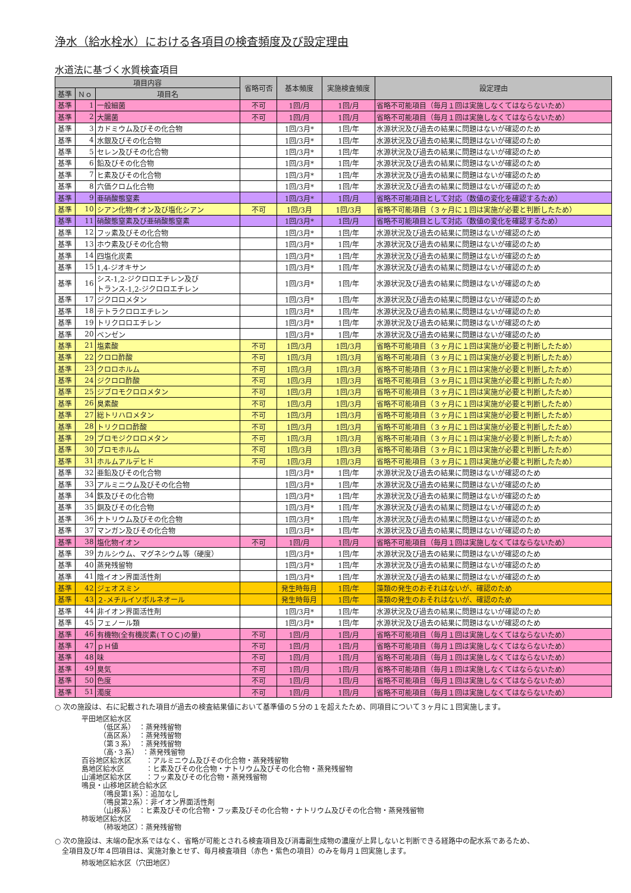浄水（給水栓水）における各項目の検査頻度及び設定理由
水道法に基づく水質検査項目
| 項目内容 | | | 省略可否 | 基本頻度 | 実施検査頻度 | 設定理由 |
| --- | --- | --- | --- | --- | --- | --- |
| 基準 | Ｎｏ | 項目名 | | | | |
| 基準 | 1 | 一般細菌 | 不可 | 1回/月 | 1回/月 | 省略不可能項目（毎月１回は実施しなくてはならないため） |
| 基準 | 2 | 大腸菌 | 不可 | 1回/月 | 1回/月 | 省略不可能項目（毎月１回は実施しなくてはならないため） |
| 基準 | 3 | カドミウム及びその化合物 | | 1回/3月* | 1回/年 | 水源状況及び過去の結果に問題はないが確認のため |
| 基準 | 4 | 水銀及びその化合物 | | 1回/3月* | 1回/年 | 水源状況及び過去の結果に問題はないが確認のため |
| 基準 | 5 | セレン及びその化合物 | | 1回/3月* | 1回/年 | 水源状況及び過去の結果に問題はないが確認のため |
| 基準 | 6 | 鉛及びその化合物 | | 1回/3月* | 1回/年 | 水源状況及び過去の結果に問題はないが確認のため |
| 基準 | 7 | ヒ素及びその化合物 | | 1回/3月* | 1回/年 | 水源状況及び過去の結果に問題はないが確認のため |
| 基準 | 8 | 六価クロム化合物 | | 1回/3月* | 1回/年 | 水源状況及び過去の結果に問題はないが確認のため |
| 基準 | 9 | 亜硝酸態窒素 | | 1回/3月* | 1回/月 | 省略不可能項目として対応（数値の変化を確認するため） |
| 基準 | 10 | シアン化物イオン及び塩化シアン | 不可 | 1回/3月 | 1回/3月 | 省略不可能項目（３ヶ月に１回は実施が必要と判断したため） |
| 基準 | 11 | 硝酸態窒素及び亜硝酸態窒素 | | 1回/3月* | 1回/月 | 省略不可能項目として対応（数値の変化を確認するため） |
| 基準 | 12 | フッ素及びその化合物 | | 1回/3月* | 1回/年 | 水源状況及び過去の結果に問題はないが確認のため |
| 基準 | 13 | ホウ素及びその化合物 | | 1回/3月* | 1回/年 | 水源状況及び過去の結果に問題はないが確認のため |
| 基準 | 14 | 四塩化炭素 | | 1回/3月* | 1回/年 | 水源状況及び過去の結果に問題はないが確認のため |
| 基準 | 15 | 1,4-ジオキサン | | 1回/3月* | 1回/年 | 水源状況及び過去の結果に問題はないが確認のため |
| 基準 | 16 | シス-1,2-ジクロロエチレン及び トランス-1,2-ジクロロエチレン | | 1回/3月* | 1回/年 | 水源状況及び過去の結果に問題はないが確認のため |
| 基準 | 17 | ジクロロメタン | | 1回/3月* | 1回/年 | 水源状況及び過去の結果に問題はないが確認のため |
| 基準 | 18 | テトラクロロエチレン | | 1回/3月* | 1回/年 | 水源状況及び過去の結果に問題はないが確認のため |
| 基準 | 19 | トリクロロエチレン | | 1回/3月* | 1回/年 | 水源状況及び過去の結果に問題はないが確認のため |
| 基準 | 20 | ベンゼン | | 1回/3月* | 1回/年 | 水源状況及び過去の結果に問題はないが確認のため |
| 基準 | 21 | 塩素酸 | 不可 | 1回/3月 | 1回/3月 | 省略不可能項目（３ヶ月に１回は実施が必要と判断したため） |
| 基準 | 22 | クロロ酢酸 | 不可 | 1回/3月 | 1回/3月 | 省略不可能項目（３ヶ月に１回は実施が必要と判断したため） |
| 基準 | 23 | クロロホルム | 不可 | 1回/3月 | 1回/3月 | 省略不可能項目（３ヶ月に１回は実施が必要と判断したため） |
| 基準 | 24 | ジクロロ酢酸 | 不可 | 1回/3月 | 1回/3月 | 省略不可能項目（３ヶ月に１回は実施が必要と判断したため） |
| 基準 | 25 | ジブロモクロロメタン | 不可 | 1回/3月 | 1回/3月 | 省略不可能項目（３ヶ月に１回は実施が必要と判断したため） |
| 基準 | 26 | 臭素酸 | 不可 | 1回/3月 | 1回/3月 | 省略不可能項目（３ヶ月に１回は実施が必要と判断したため） |
| 基準 | 27 | 総トリハロメタン | 不可 | 1回/3月 | 1回/3月 | 省略不可能項目（３ヶ月に１回は実施が必要と判断したため） |
| 基準 | 28 | トリクロロ酢酸 | 不可 | 1回/3月 | 1回/3月 | 省略不可能項目（３ヶ月に１回は実施が必要と判断したため） |
| 基準 | 29 | ブロモジクロロメタン | 不可 | 1回/3月 | 1回/3月 | 省略不可能項目（３ヶ月に１回は実施が必要と判断したため） |
| 基準 | 30 | ブロモホルム | 不可 | 1回/3月 | 1回/3月 | 省略不可能項目（３ヶ月に１回は実施が必要と判断したため） |
| 基準 | 31 | ホルムアルデヒド | 不可 | 1回/3月 | 1回/3月 | 省略不可能項目（３ヶ月に１回は実施が必要と判断したため） |
| 基準 | 32 | 亜鉛及びその化合物 | | 1回/3月* | 1回/年 | 水源状況及び過去の結果に問題はないが確認のため |
| 基準 | 33 | アルミニウム及びその化合物 | | 1回/3月* | 1回/年 | 水源状況及び過去の結果に問題はないが確認のため |
| 基準 | 34 | 鉄及びその化合物 | | 1回/3月* | 1回/年 | 水源状況及び過去の結果に問題はないが確認のため |
| 基準 | 35 | 銅及びその化合物 | | 1回/3月* | 1回/年 | 水源状況及び過去の結果に問題はないが確認のため |
| 基準 | 36 | ナトリウム及びその化合物 | | 1回/3月* | 1回/年 | 水源状況及び過去の結果に問題はないが確認のため |
| 基準 | 37 | マンガン及びその化合物 | | 1回/3月* | 1回/年 | 水源状況及び過去の結果に問題はないが確認のため |
| 基準 | 38 | 塩化物イオン | 不可 | 1回/月 | 1回/月 | 省略不可能項目（毎月１回は実施しなくてはならないため） |
| 基準 | 39 | カルシウム、マグネシウム等（硬度） | | 1回/3月* | 1回/年 | 水源状況及び過去の結果に問題はないが確認のため |
| 基準 | 40 | 蒸発残留物 | | 1回/3月* | 1回/年 | 水源状況及び過去の結果に問題はないが確認のため |
| 基準 | 41 | 陰イオン界面活性剤 | | 1回/3月* | 1回/年 | 水源状況及び過去の結果に問題はないが確認のため |
| 基準 | 42 | ジェオスミン | | 発生時毎月 | 1回/年 | 藻類の発生のおそれはないが、確認のため |
| 基準 | 43 | ２-メチルイソボルネオール | | 発生時毎月 | 1回/年 | 藻類の発生のおそれはないが、確認のため |
| 基準 | 44 | 非イオン界面活性剤 | | 1回/3月* | 1回/年 | 水源状況及び過去の結果に問題はないが確認のため |
| 基準 | 45 | フェノール類 | | 1回/3月* | 1回/年 | 水源状況及び過去の結果に問題はないが確認のため |
| 基準 | 46 | 有機物(全有機炭素(ＴＯＣ)の量) | 不可 | 1回/月 | 1回/月 | 省略不可能項目（毎月１回は実施しなくてはならないため） |
| 基準 | 47 | ｐＨ値 | 不可 | 1回/月 | 1回/月 | 省略不可能項目（毎月１回は実施しなくてはならないため） |
| 基準 | 48 | 味 | 不可 | 1回/月 | 1回/月 | 省略不可能項目（毎月１回は実施しなくてはならないため） |
| 基準 | 49 | 臭気 | 不可 | 1回/月 | 1回/月 | 省略不可能項目（毎月１回は実施しなくてはならないため） |
| 基準 | 50 | 色度 | 不可 | 1回/月 | 1回/月 | 省略不可能項目（毎月１回は実施しなくてはならないため） |
| 基準 | 51 | 濁度 | 不可 | 1回/月 | 1回/月 | 省略不可能項目（毎月１回は実施しなくてはならないため） |
○ 次の施設は、右に記載された項目が過去の検査結果値において基準値の５分の１を超えたため、同項目について３ヶ月に１回実施します。
平田地区給水区
　　　（低区系）　：蒸発残留物
　　　（高区系）　：蒸発残留物
　　　（第３系）　：蒸発残留物
　　　（高･３系）　：蒸発残留物
百谷地区給水区　　：アルミニウム及びその化合物・蒸発残留物
島地区給水区　　　：ヒ素及びその化合物・ナトリウム及びその化合物・蒸発残留物
山浦地区給水区　　：フッ素及びその化合物・蒸発残留物
鳴良・山移地区統合給水区
　　　（鳴良第1系）：追加なし
　　　（鳴良第2系）：非イオン界面活性剤
　　　（山移系）　：ヒ素及びその化合物・フッ素及びその化合物・ナトリウム及びその化合物・蒸発残留物
柿坂地区給水区
　　　（柿坂地区）：蒸発残留物
○ 次の施設は、末端の配水系ではなく、省略が可能とされる検査項目及び消毒副生成物の濃度が上昇しないと判断できる経路中の配水系であるため、
　全項目及び年４回項目は、実施対象とせず、毎月検査項目（赤色・紫色の項目）のみを毎月１回実施します。
柿坂地区給水区（穴田地区）